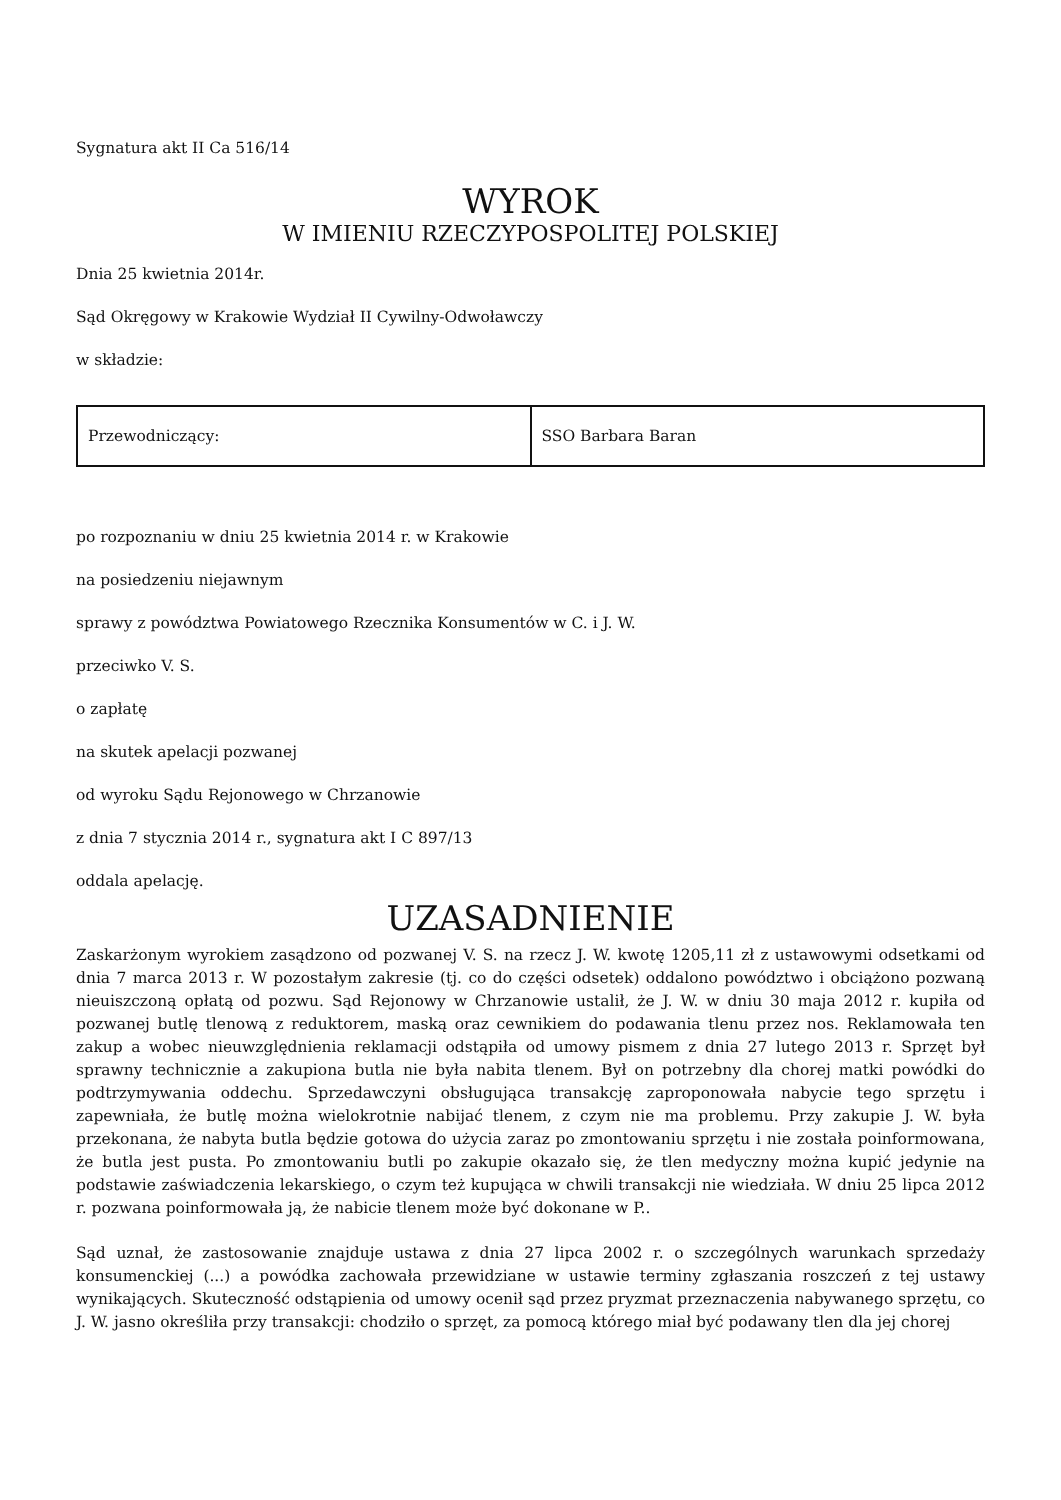Sygnatura akt II Ca 516/14
WYROK
W IMIENIU RZECZYPOSPOLITEJ POLSKIEJ
Dnia 25 kwietnia 2014r.
Sąd Okręgowy w Krakowie Wydział II Cywilny-Odwoławczy
w składzie:
| Przewodniczący: | SSO Barbara Baran |
po rozpoznaniu w dniu 25 kwietnia 2014 r. w Krakowie
na posiedzeniu niejawnym
sprawy z powództwa Powiatowego Rzecznika Konsumentów w C. i J. W.
przeciwko V. S.
o zapłatę
na skutek apelacji pozwanej
od wyroku Sądu Rejonowego w Chrzanowie
z dnia 7 stycznia 2014 r., sygnatura akt I C 897/13
oddala apelację.
UZASADNIENIE
Zaskarżonym wyrokiem zasądzono od pozwanej V. S. na rzecz J. W. kwotę 1205,11 zł z ustawowymi odsetkami od dnia 7 marca 2013 r. W pozostałym zakresie (tj. co do części odsetek) oddalono powództwo i obciążono pozwaną nieuiszczoną opłatą od pozwu. Sąd Rejonowy w Chrzanowie ustalił, że J. W. w dniu 30 maja 2012 r. kupiła od pozwanej butlę tlenową z reduktorem, maską oraz cewnikiem do podawania tlenu przez nos. Reklamowała ten zakup a wobec nieuwzględnienia reklamacji odstąpiła od umowy pismem z dnia 27 lutego 2013 r. Sprzęt był sprawny technicznie a zakupiona butla nie była nabita tlenem. Był on potrzebny dla chorej matki powódki do podtrzymywania oddechu. Sprzedawczyni obsługująca transakcję zaproponowała nabycie tego sprzętu i zapewniała, że butlę można wielokrotnie nabijać tlenem, z czym nie ma problemu. Przy zakupie J. W. była przekonana, że nabyta butla będzie gotowa do użycia zaraz po zmontowaniu sprzętu i nie została poinformowana, że butla jest pusta. Po zmontowaniu butli po zakupie okazało się, że tlen medyczny można kupić jedynie na podstawie zaświadczenia lekarskiego, o czym też kupująca w chwili transakcji nie wiedziała. W dniu 25 lipca 2012 r. pozwana poinformowała ją, że nabicie tlenem może być dokonane w P..
Sąd uznał, że zastosowanie znajduje ustawa z dnia 27 lipca 2002 r. o szczególnych warunkach sprzedaży konsumenckiej (...) a powódka zachowała przewidziane w ustawie terminy zgłaszania roszczeń z tej ustawy wynikających. Skuteczność odstąpienia od umowy ocenił sąd przez pryzmat przeznaczenia nabywanego sprzętu, co J. W. jasno określiła przy transakcji: chodziło o sprzęt, za pomocą którego miał być podawany tlen dla jej chorej